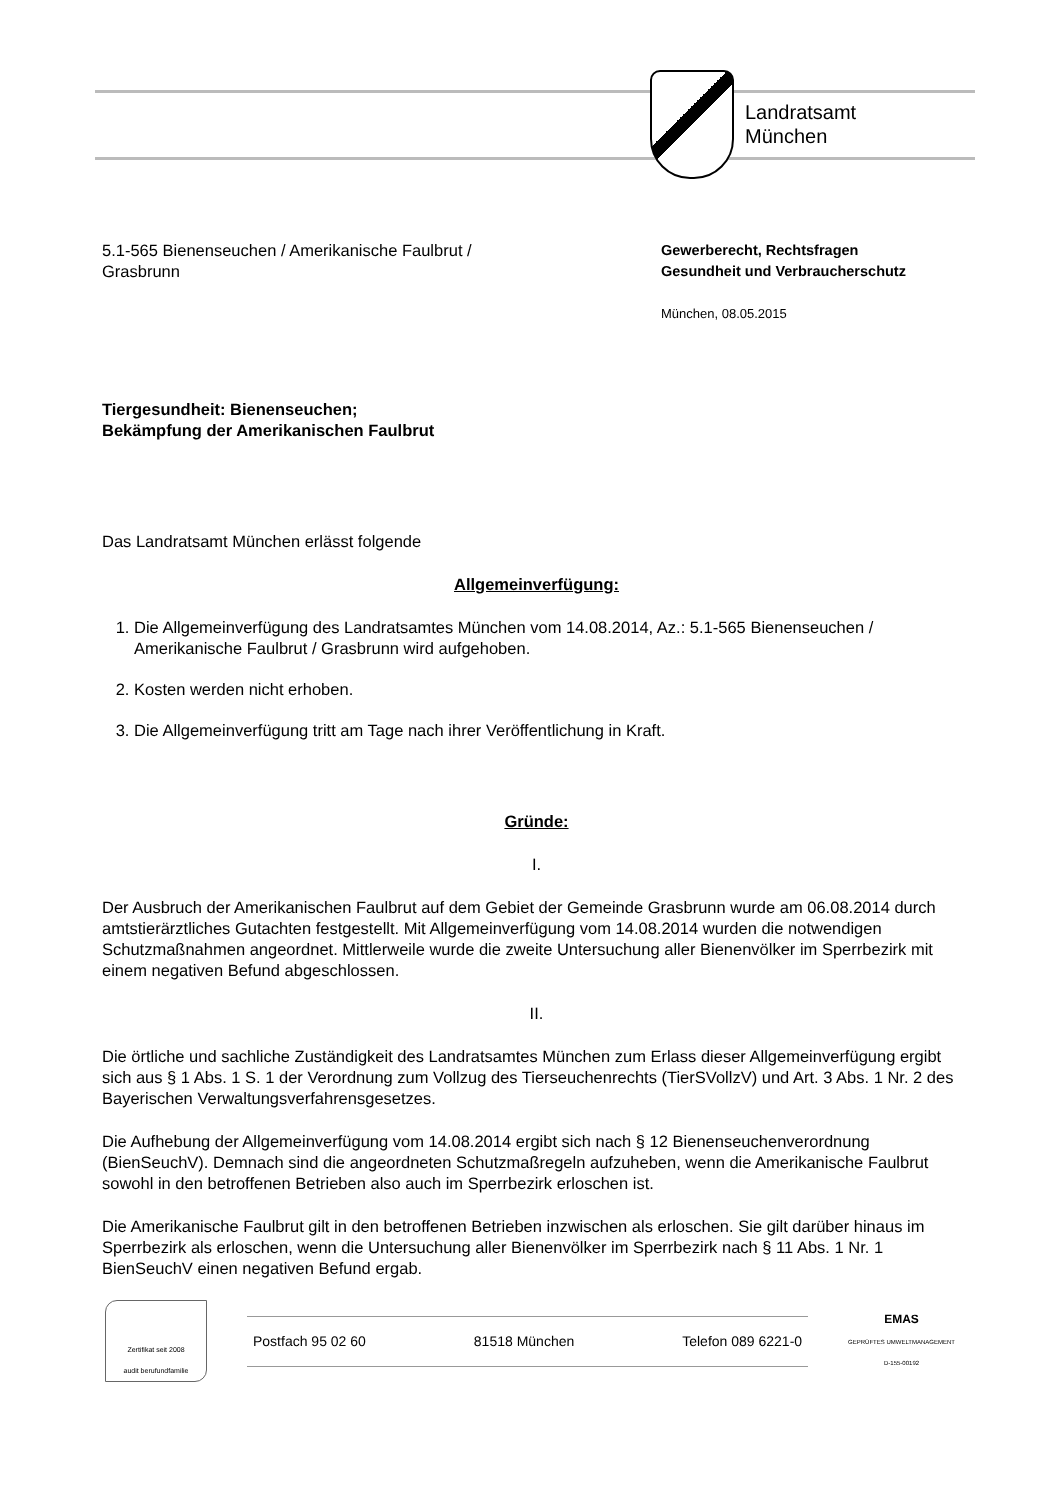Landratsamt
München
5.1-565 Bienenseuchen / Amerikanische Faulbrut /
Grasbrunn
Gewerberecht, Rechtsfragen
Gesundheit und Verbraucherschutz
München, 08.05.2015
Tiergesundheit: Bienenseuchen;
Bekämpfung der Amerikanischen Faulbrut
Das Landratsamt München erlässt folgende
Allgemeinverfügung:
1. Die Allgemeinverfügung des Landratsamtes München vom 14.08.2014, Az.: 5.1-565 Bienenseuchen / Amerikanische Faulbrut / Grasbrunn wird aufgehoben.
2. Kosten werden nicht erhoben.
3. Die Allgemeinverfügung tritt am Tage nach ihrer Veröffentlichung in Kraft.
Gründe:
I.
Der Ausbruch der Amerikanischen Faulbrut auf dem Gebiet der Gemeinde Grasbrunn wurde am 06.08.2014 durch amtstierärztliches Gutachten festgestellt. Mit Allgemeinverfügung vom 14.08.2014 wurden die notwendigen Schutzmaßnahmen angeordnet. Mittlerweile wurde die zweite Untersuchung aller Bienenvölker im Sperrbezirk mit einem negativen Befund abgeschlossen.
II.
Die örtliche und sachliche Zuständigkeit des Landratsamtes München zum Erlass dieser Allgemeinverfügung ergibt sich aus § 1 Abs. 1 S. 1 der Verordnung zum Vollzug des Tierseuchenrechts (TierSVollzV) und Art. 3 Abs. 1 Nr. 2 des Bayerischen Verwaltungsverfahrensgesetzes.
Die Aufhebung der Allgemeinverfügung vom 14.08.2014 ergibt sich nach § 12 Bienenseuchenverordnung (BienSeuchV). Demnach sind die angeordneten Schutzmaßregeln aufzuheben, wenn die Amerikanische Faulbrut sowohl in den betroffenen Betrieben also auch im Sperrbezirk erloschen ist.
Die Amerikanische Faulbrut gilt in den betroffenen Betrieben inzwischen als erloschen. Sie gilt darüber hinaus im Sperrbezirk als erloschen, wenn die Untersuchung aller Bienenvölker im Sperrbezirk nach § 11 Abs. 1 Nr. 1 BienSeuchV einen negativen Befund ergab.
Zertifikat seit 2008
audit berufundfamilie
Postfach 95 02 60 81518 München Telefon 089 6221-0
EMAS
GEPRÜFTES UMWELTMANAGEMENT
D-155-00192